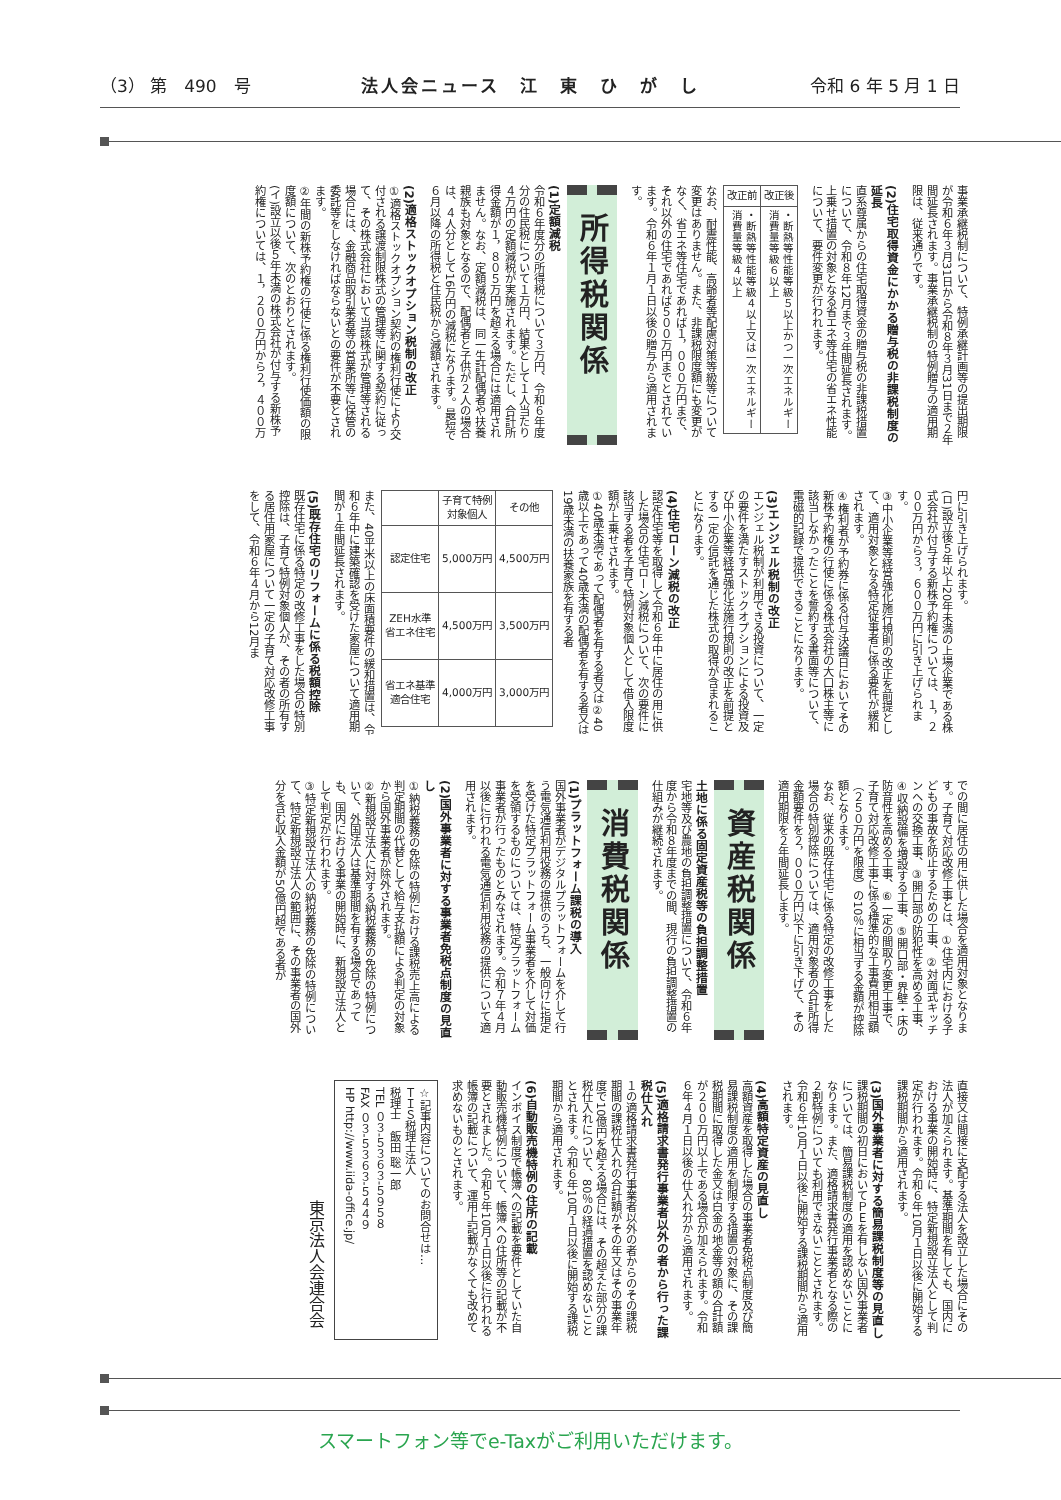（3） 第　490　号 法人会ニュース　江　東　ひ　が　し 令和 6 年 5 月 1 日
事業承継税制について、特例承継計画等の提出期限が令和６年３月31日から令和８年３月31日まで２年間延長されます。事業承継税制の特例贈与の適用期限は、従来通りです。
(2)住宅取得資金にかかる贈与税の非課税制度の延長
直系尊属からの住宅取得資金の贈与税の非課税措置について、令和８年12月まで３年間延長されます。上乗せ措置の対象となる省エネ等住宅の省エネ性能について、要件変更が行われます。
| 改正前 | 改正後 |
| --- | --- |
| ・断熱等性能等級４以上又は一次エネルギー消費量等級４以上 | ・断熱等性能等級５以上かつ一次エネルギー消費量等級６以上 |
なお、耐震性能、高齢者等配慮対策等級等について変更はありません。また、非課税限度額にも変更がなく、省エネ等住宅であれば１，０００万円まで、それ以外の住宅であれば５００万円までとされています。令和６年１月１日以後の贈与から適用されます。
所得税関係
(1)定額減税
令和６年度分の所得税について３万円、令和６年度分の住民税について１万円、結果として１人当たり４万円の定額減税が実施されます。ただし、合計所得金額が１，８０５万円を超える場合には適用されません。なお、定額減税は、同一生計配偶者や扶養親族も対象となるので、配偶者と子供が２人の場合は、４人分として16万円の減税になります。最短で６月以降の所得税と住民税から減額されます。
(2)適格ストックオプション税制の改正
①適格ストックオプション契約の権利行使により交付される譲渡制限株式の管理等に関する契約に従って、その株式会社において当該株式が管理等される場合には、金融商品取引業者等の営業所等に保管の委託等をしなければならないとの要件が不要とされます。
②年間の新株予約権の行使に係る権利行使価額の限度額について、次のとおりとされます。
(イ)設立以後５年未満の株式会社が付与する新株予約権については、１，２００万円から２，４００万
円に引き上げられます。
(ロ)設立後５年以上20年未満の上場企業である株式会社が付与する新株予約権については、１，２００万円から３，６００万円に引き上げられます。
③中小企業等経営強化施行規則の改正を前提として、適用対象となる特定従事者に係る要件が緩和されます。
④権利者が予約券に係る付与決議日においてその新株予約権の行使に係る株式会社の大口株主等に該当しなかったことを誓約する書面等について、電磁的記録で提供できることになります。
(3)エンジェル税制の改正
エンジェル税制が利用できる投資について、一定の要件を満たすストックオプションによる投資及び中小企業等経営強化法施行規則の改正を前提とする一定の信託を通じた株式の取得が含まれることになります。
(4)住宅ローン減税の改正
認定住宅等を取得して令和６年中に居住の用に供した場合の住宅ローン減税について、次の要件に該当する者を子育て特例対象個人として借入限度額が上乗せされます。
①40歳未満であって配偶者を有する者又は②40歳以上であって40歳未満の配偶者を有する者又は19歳未満の扶養家族を有する者
| | 子育て特例 対象個人 | その他 |
| --- | --- | --- |
| 認定住宅 | 5,000万円 | 4,500万円 |
| ZEH水準 省エネ住宅 | 4,500万円 | 3,500万円 |
| 省エネ基準 適合住宅 | 4,000万円 | 3,000万円 |
また、40平米以上の床面積要件の緩和措置は、令和６年中に建築確認を受けた家屋について適用期間が１年間延長されます。
(5)既存住宅のリフォームに係る税額控除
既存住宅に係る特定の改修工事をした場合の特別控除は、子育て特例対象個人が、その者の所有する居住用家屋について一定の子育て対応改修工事をして、令和６年４月から12月ま
での間に居住の用に供した場合を適用対象となります。子育て対応改修工事とは、①住宅内における子どもの事故を防止するための工事、②対面式キッチンへの交換工事、③開口部の防犯性を高める工事、④収納設備を増設する工事、⑤開口部・界壁・床の防音性を高める工事、⑥一定の間取り変更工事で、子育て対応改修工事に係る標準的な工事費用相当額（２５０万円を限度）の10％に相当する金額が控除額となります。
なお、従来の既存住宅に係る特定の改修工事をした場合の特別控除については、適用対象者の合計所得金額要件を２，０００万円以下に引き下げて、その適用期限を２年間延長します。
資産税関係
土地に係る固定資産税等の負担調整措置
宅地等及び農地の負担調整措置について、令和６年度から令和８年度までの間、現行の負担調整措置の仕組みが継続されます。
消費税関係
(1)プラットフォーム課税の導入
国外事業者がデジタルプラットフォームを介して行う電気通信利用役務の提供のうち、一般向けに指定を受けた特定プラットフォーム事業者を介して対価を受領するものについては、特定プラットフォーム事業者が行ったものとみなされます。令和７年４月以後に行われる電気通信利用役務の提供について適用されます。
(2)国外事業者に対する事業者免税点制度の見直し
①納税義務の免除の特例における課税売上高による判定期間の代替として給与支払額による判定の対象から国外事業者が除外されます。
②新規設立法人に対する納税義務の免除の特例について、外国法人は基準期間を有する場合であっても、国内における事業の開始時に、新規設立法人として判定が行われます。
③特定新規設立法人の納税義務の免除の特例について、特定新規設立法人の範囲に、その事業者の国外分を含む収入金額が50億円超である者が
直接又は間接に支配する法人を設立した場合にその法人が加えられます。基準期間を有しても、国内における事業の開始時に、特定新規設立法人として判定が行われます。令和６年10月１日以後に開始する課税期間から適用されます。
(3)国外事業者に対する簡易課税制度等の見直し
課税期間の初日においてＰＥを有しない国外事業者については、簡易課税制度の適用を認めないことになります。また、適格請求書発行事業者となる際の２割特例についても利用できないこととされます。令和６年10月１日以後に開始する課税期間から適用されます。
(4)高額特定資産の見直し
高額資産を取得した場合の事業者免税点制度及び簡易課税制度の適用を制限する措置の対象に、その課税期間に取得した金又は白金の地金等の額の合計額が２００万円以上である場合が加えられます。令和６年４月１日以後の仕入れ分から適用されます。
(5)適格請求書発行事業者以外の者から行った課税仕入れ
１の適格請求書発行事業者以外の者からのその課税期間の課税仕入れの合計額がその年又はその事業年度で10億円を超える場合には、その超えた部分の課税仕入れについて、80％の経過措置を認めないこととされます。令和６年10月１日以後に開始する課税期間から適用されます。
(6)自動販売機特例の住所の記載
インボイス制度で帳簿への記載を要件としていた自動販売機特例について、帳簿への住所等の記載が不要とされました。令和５年10月１日以後に行われる帳簿の記載について、運用上記載がなくても改めて求めないものとされます。
☆記事内容についてのお問合せは…
ＴＩＳ税理士法人
税理士　飯田 聡一郎
TEL ０３-５３６３-５９５８
FAX ０３-５３６３-５４４９
HP http://www.iida-office.jp/
東京法人会連合会
スマートフォン等でe-Taxがご利用いただけます。